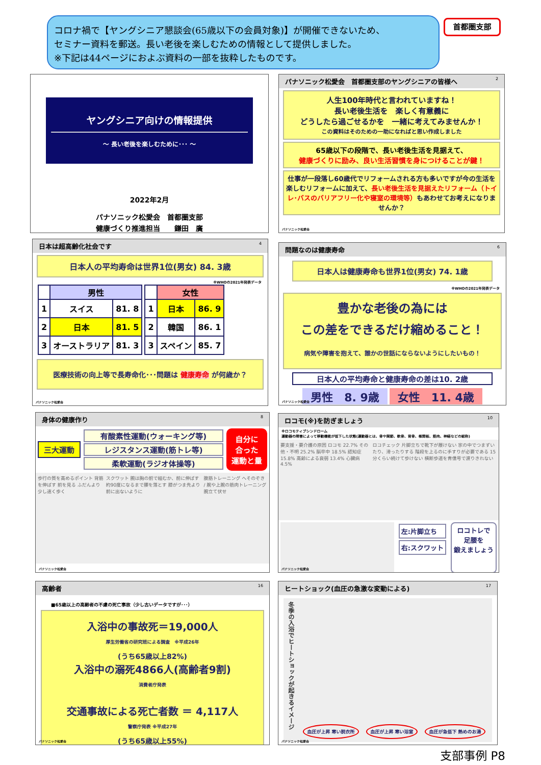コロナ禍で【ヤングシニア懇談会(65歳以下の会員対象)】が開催できないため、
セミナー資料を郵送。長い老後を楽しむための情報として提供しました。
※下記は44ページにおよぶ資料の一部を抜粋したものです。
首都圏支部
ヤングシニア向けの情報提供
～ 長い老後を楽しむために･･･ ～
2022年2月
パナソニック松愛会　首都圏支部
健康づくり推進担当　　鎌田　廣
パナソニック松愛会　首都圏支部のヤングシニアの皆様へ 2
人生100年時代と言われていますね！
長い老後生活を　楽しく有意義に
どうしたら過ごせるかを　一緒に考えてみませんか！
この資料はそのための一助になればと思い作成しました
65歳以下の段階で、長い老後生活を見据えて、
健康づくりに励み、良い生活習慣を身につけることが鍵！
仕事が一段落し60歳代でリフォームされる方も多いですが今の生活を楽しむリフォームに加えて、長い老後生活を見据えたリフォーム（トイレ･バスのバリアフリー化や寝室の環境等）もあわせてお考えになりませんか？
パナソニック松愛会
日本は超高齢化社会です 4
日本人の平均寿命は世界1位(男女) 84. 3歳
※WHOの2021年発表データ
| | 男性 | |
| 1 | スイス | 81. 8 |
| 2 | 日本 | 81. 5 |
| 3 | オーストラリア | 81. 3 |
| | 女性 | |
| 1 | 日本 | 86. 9 |
| 2 | 韓国 | 86. 1 |
| 3 | スペイン | 85. 7 |
医療技術の向上等で長寿命化･･･問題は 健康寿命 が何歳か？
パナソニック松愛会
問題なのは健康寿命 6
日本人は健康寿命も世界1位(男女) 74. 1歳
※WHOの2021年発表データ
豊かな老後の為には
この差をできるだけ縮めること！
病気や障害を抱えて、誰かの世話にならないようにしたいもの！
日本人の平均寿命と健康寿命の差は10. 2歳
男性　8. 9歳 女性　11. 4歳
パナソニック松愛会
身体の健康作り 8
三大運動
有酸素性運動(ウォーキング等)
レジスタンス運動(筋トレ等)
柔軟運動(ラジオ体操等)
自分に
合った
運動と量
歩行の質を高めるポイント 背筋を伸ばす 前を見る ふだんより少し速く歩く
スクワット 腕は胸の前で組むか、前に伸ばす 約90度になるまで腰を落とす 膝がつま先より前に出ないように
腹筋トレーニング へそのぞき / 腕や上腕の筋肉トレーニング 腕立て伏せ
パナソニック松愛会
ロコモ(※)を防ぎましょう 10
※ロコモティブシンドローム
運動器の障害によって移動機能が低下した状態(運動器とは、骨や関節、軟骨、背骨、椎間板、筋肉、神経などの総称)
要支援・要介護の原因 ロコモ 22.7% その他・不明 25.2% 脳卒中 18.5% 認知症 15.8% 高齢による衰弱 13.4% 心臓病 4.5%
ロコチェック 片脚立ちで靴下が履けない 家の中でつまずいたり、滑ったりする 階段を上るのに手すりが必要である 15分くらい続けて歩けない 横断歩道を青信号で渡りきれない
左:片脚立ち
右:スクワット
ロコトレで
足腰を
鍛えましょう
パナソニック松愛会
高齢者 16
■65歳以上の高齢者の不慮の死亡事故（少し古いデータですが･･･）
入浴中の事故死＝19,000人
厚生労働省の研究班による調査　※平成26年
(うち65歳以上82%)
入浴中の溺死4866人(高齢者9割)
消費者庁発表
交通事故による死亡者数 ＝ 4,117人
警察庁発表 ※平成27年
(うち65歳以上55%)
パナソニック松愛会
ヒートショック(血圧の急激な変動による) 17
冬季の入浴でヒートショックが起きるイメージ
血圧が上昇 寒い脱衣所 血圧が上昇 寒い浴室 血圧が急低下 熱めのお湯
パナソニック松愛会
支部事例 P8